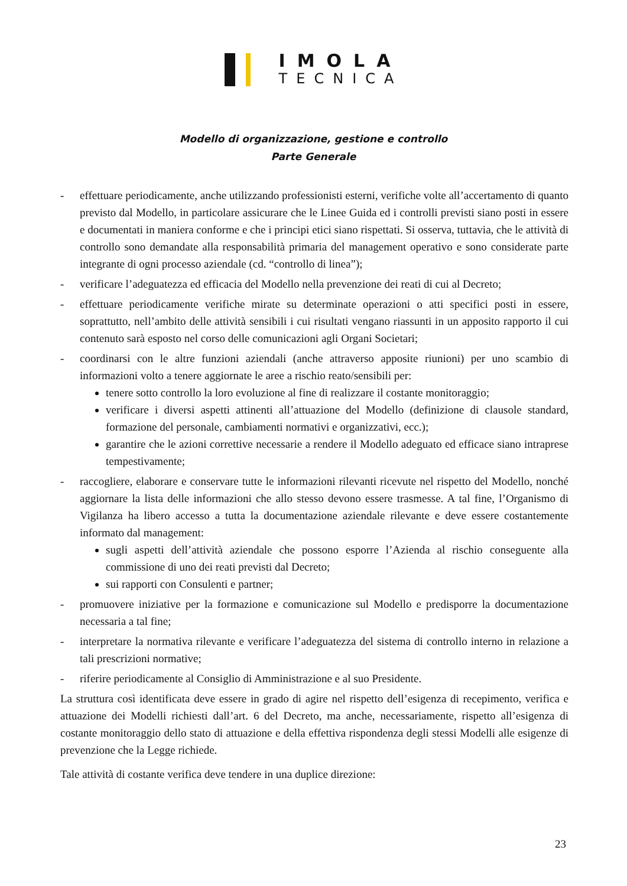IMOLA
TECNICA
Modello di organizzazione, gestione e controllo
Parte Generale
- effettuare periodicamente, anche utilizzando professionisti esterni, verifiche volte all’accertamento di quanto previsto dal Modello, in particolare assicurare che le Linee Guida ed i controlli previsti siano posti in essere e documentati in maniera conforme e che i principi etici siano rispettati. Si osserva, tuttavia, che le attività di controllo sono demandate alla responsabilità primaria del management operativo e sono considerate parte integrante di ogni processo aziendale (cd. “controllo di linea”);
- verificare l’adeguatezza ed efficacia del Modello nella prevenzione dei reati di cui al Decreto;
- effettuare periodicamente verifiche mirate su determinate operazioni o atti specifici posti in essere, soprattutto, nell’ambito delle attività sensibili i cui risultati vengano riassunti in un apposito rapporto il cui contenuto sarà esposto nel corso delle comunicazioni agli Organi Societari;
- coordinarsi con le altre funzioni aziendali (anche attraverso apposite riunioni) per uno scambio di informazioni volto a tenere aggiornate le aree a rischio reato/sensibili per:
tenere sotto controllo la loro evoluzione al fine di realizzare il costante monitoraggio;
verificare i diversi aspetti attinenti all’attuazione del Modello (definizione di clausole standard, formazione del personale, cambiamenti normativi e organizzativi, ecc.);
garantire che le azioni correttive necessarie a rendere il Modello adeguato ed efficace siano intraprese tempestivamente;
- raccogliere, elaborare e conservare tutte le informazioni rilevanti ricevute nel rispetto del Modello, nonché aggiornare la lista delle informazioni che allo stesso devono essere trasmesse. A tal fine, l’Organismo di Vigilanza ha libero accesso a tutta la documentazione aziendale rilevante e deve essere costantemente informato dal management:
sugli aspetti dell’attività aziendale che possono esporre l’Azienda al rischio conseguente alla commissione di uno dei reati previsti dal Decreto;
sui rapporti con Consulenti e partner;
- promuovere iniziative per la formazione e comunicazione sul Modello e predisporre la documentazione necessaria a tal fine;
- interpretare la normativa rilevante e verificare l’adeguatezza del sistema di controllo interno in relazione a tali prescrizioni normative;
- riferire periodicamente al Consiglio di Amministrazione e al suo Presidente.
La struttura così identificata deve essere in grado di agire nel rispetto dell’esigenza di recepimento, verifica e attuazione dei Modelli richiesti dall’art. 6 del Decreto, ma anche, necessariamente, rispetto all’esigenza di costante monitoraggio dello stato di attuazione e della effettiva rispondenza degli stessi Modelli alle esigenze di prevenzione che la Legge richiede.
Tale attività di costante verifica deve tendere in una duplice direzione:
23